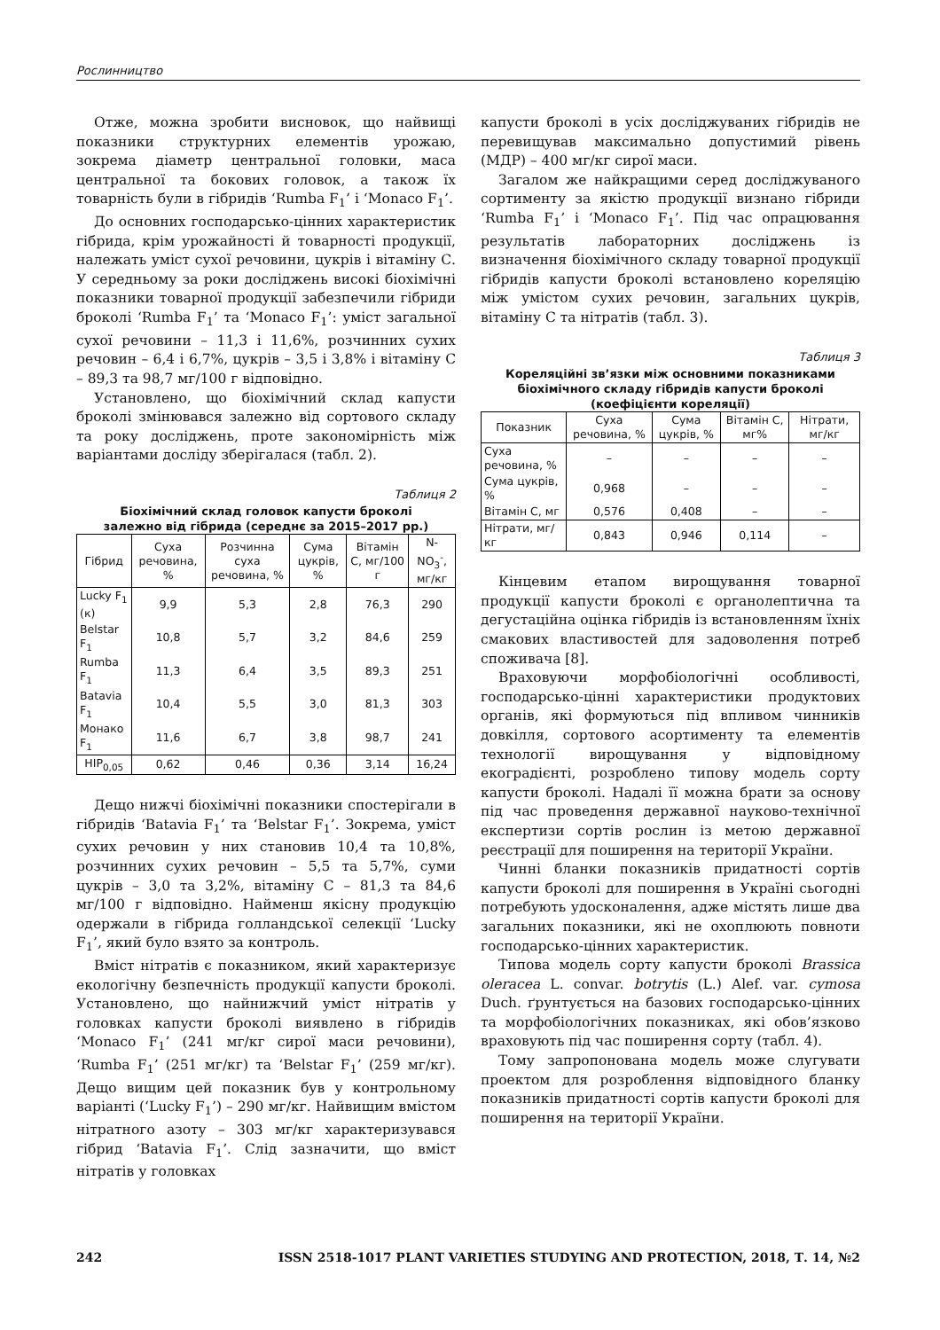Рослинництво
Отже, можна зробити висновок, що найвищі показники структурних елементів урожаю, зокрема діаметр центральної головки, маса центральної та бокових головок, а також їх товарність були в гібридів ‘Rumba F<sub>1</sub>’ і ‘Monaco F<sub>1</sub>’.
До основних господарсько-цінних характеристик гібрида, крім урожайності й товарності продукції, належать уміст сухої речовини, цукрів і вітаміну С. У середньому за роки досліджень високі біохімічні показники товарної продукції забезпечили гібриди броколі ‘Rumba F<sub>1</sub>’ та ‘Monaco F<sub>1</sub>’: уміст загальної сухої речовини – 11,3 і 11,6%, розчинних сухих речовин – 6,4 і 6,7%, цукрів – 3,5 і 3,8% і вітаміну С – 89,3 та 98,7 мг/100 г відповідно.
Установлено, що біохімічний склад капусти броколі змінювався залежно від сортового складу та року досліджень, проте закономірність між варіантами досліду зберігалася (табл. 2).
Таблиця 2
Біохімічний склад головок капусти броколі
залежно від гібрида (середнє за 2015–2017 рр.)
| Гібрид | Суха речовина, % | Розчинна суха речовина, % | Сума цукрів, % | Вітамін С, мг/100 г | N-NO<sub>3</sub><sup>-</sup>, мг/кг |
| --- | --- | --- | --- | --- | --- |
| Lucky F<sub>1</sub> (к) | 9,9 | 5,3 | 2,8 | 76,3 | 290 |
| Belstar F<sub>1</sub> | 10,8 | 5,7 | 3,2 | 84,6 | 259 |
| Rumba F<sub>1</sub> | 11,3 | 6,4 | 3,5 | 89,3 | 251 |
| Batavia F<sub>1</sub> | 10,4 | 5,5 | 3,0 | 81,3 | 303 |
| Монако F<sub>1</sub> | 11,6 | 6,7 | 3,8 | 98,7 | 241 |
| НІР<sub>0,05</sub> | 0,62 | 0,46 | 0,36 | 3,14 | 16,24 |
Дещо нижчі біохімічні показники спостерігали в гібридів ‘Batavia F<sub>1</sub>’ та ‘Belstar F<sub>1</sub>’. Зокрема, уміст сухих речовин у них становив 10,4 та 10,8%, розчинних сухих речовин – 5,5 та 5,7%, суми цукрів – 3,0 та 3,2%, вітаміну С – 81,3 та 84,6 мг/100 г відповідно. Найменш якісну продукцію одержали в гібрида голландської селекції ‘Lucky F<sub>1</sub>’, який було взято за контроль.
Вміст нітратів є показником, який характеризує екологічну безпечність продукції капусти броколі. Установлено, що найнижчий уміст нітратів у головках капусти броколі виявлено в гібридів ‘Monaco F<sub>1</sub>’ (241 мг/кг сирої маси речовини), ‘Rumba F<sub>1</sub>’ (251 мг/кг) та ‘Belstar F<sub>1</sub>’ (259 мг/кг). Дещо вищим цей показник був у контрольному варіанті (‘Lucky F<sub>1</sub>’) – 290 мг/кг. Найвищим вмістом нітратного азоту – 303 мг/кг характеризувався гібрид ‘Batavia F<sub>1</sub>’. Слід зазначити, що вміст нітратів у головках
капусти броколі в усіх досліджуваних гібридів не перевищував максимально допустимий рівень (МДР) – 400 мг/кг сирої маси.
Загалом же найкращими серед досліджуваного сортименту за якістю продукції визнано гібриди ‘Rumba F<sub>1</sub>’ і ‘Monaco F<sub>1</sub>’. Під час опрацювання результатів лабораторних досліджень із визначення біохімічного складу товарної продукції гібридів капусти броколі встановлено кореляцію між умістом сухих речовин, загальних цукрів, вітаміну С та нітратів (табл. 3).
Таблиця 3
Кореляційні зв’язки між основними показниками
біохімічного складу гібридів капусти броколі
(коефіцієнти кореляції)
| Показник | Суха речовина, % | Сума цукрів, % | Вітамін С, мг% | Нітрати, мг/кг |
| --- | --- | --- | --- | --- |
| Суха речовина, % | – | – | – | – |
| Сума цукрів, % | 0,968 | – | – | – |
| Вітамін С, мг | 0,576 | 0,408 | – | – |
| Нітрати, мг/кг | 0,843 | 0,946 | 0,114 | – |
Кінцевим етапом вирощування товарної продукції капусти броколі є органолептична та дегустаційна оцінка гібридів із встановленням їхніх смакових властивостей для задоволення потреб споживача [8].
Враховуючи морфобіологічні особливості, господарсько-цінні характеристики продуктових органів, які формуються під впливом чинників довкілля, сортового асортименту та елементів технології вирощування у відповідному екоградієнті, розроблено типову модель сорту капусти броколі. Надалі її можна брати за основу під час проведення державної науково-технічної експертизи сортів рослин із метою державної реєстрації для поширення на території України.
Чинні бланки показників придатності сортів капусти броколі для поширення в Україні сьогодні потребують удосконалення, адже містять лише два загальних показники, які не охоплюють повноти господарсько-цінних характеристик.
Типова модель сорту капусти броколі Brassica oleracea L. convar. botrytis (L.) Alef. var. cymosa Duch. ґрунтується на базових господарсько-цінних та морфобіологічних показниках, які обов’язково враховують під час поширення сорту (табл. 4).
Тому запропонована модель може слугувати проектом для розроблення відповідного бланку показників придатності сортів капусти броколі для поширення на території України.
242 ISSN 2518-1017 PLANT VARIETIES STUDYING AND PROTECTION, 2018, Т. 14, №2